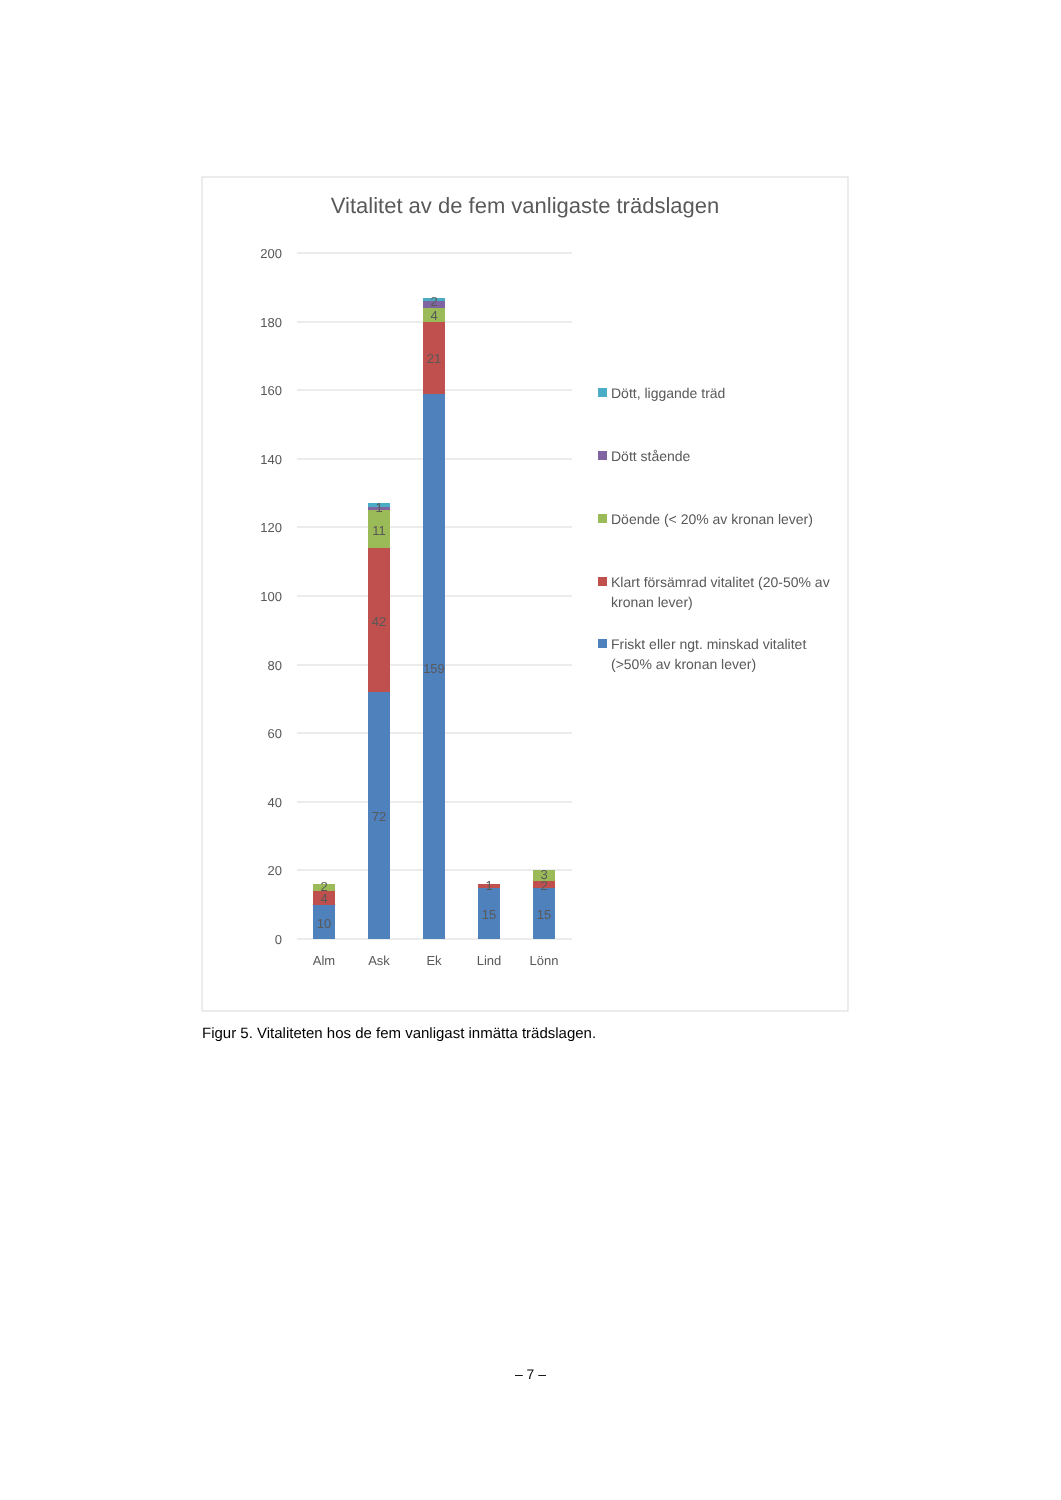Vitalitet av de fem vanligaste trädslagen
200
180
160
140
120
100
80
60
40
20
0
10
4
2
72
42
11
1
159
21
4
2
15
1
15
2
3
Alm
Ask
Ek
Lind
Lönn
Dött, liggande träd
Dött stående
Döende (< 20% av kronan lever)
Klart försämrad vitalitet (20-50% av
kronan lever)
Friskt eller ngt. minskad vitalitet
(>50% av kronan lever)
Figur 5. Vitaliteten hos de fem vanligast inmätta trädslagen.
– 7 –